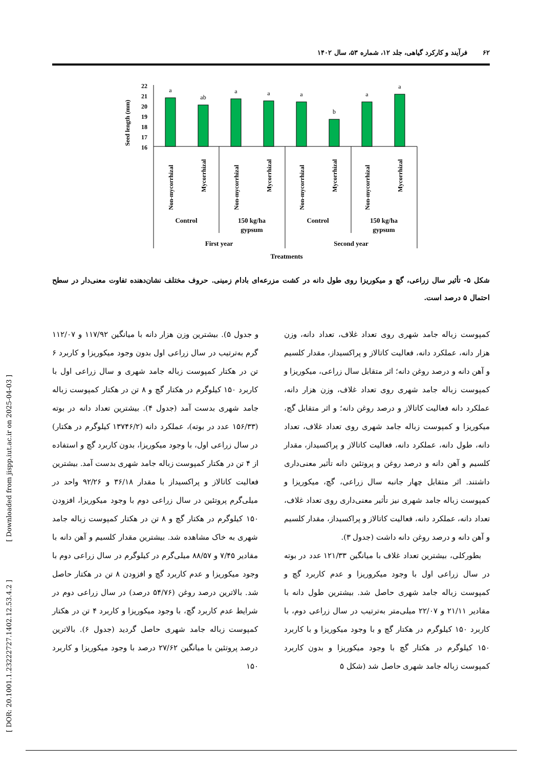۶۲فرآیند و کارکرد گیاهی، جلد ۱۲، شماره ۵۳، سال ۱۴۰۲
Seed length (mm)
22
21
20
19
18
17
16
a
ab
a
a
a
b
a
a
Non-mycorrhizal
Mycorrhizal
Non-mycorrhizal
Mycorrhizal
Non-mycorrhizal
Mycorrhizal
Non-mycorrhizal
Mycorrhizal
Control
150 kg/ha
gypsum
Control
150 kg/ha
gypsum
First year
Second year
Treatments
شکل ۵- تأثیر سال زراعی، گچ و میکوریزا روی طول دانه در کشت مزرعه‌ای بادام زمینی. حروف مختلف نشان‌دهنده تفاوت معنی‌دار در سطح احتمال ۵ درصد است.
کمپوست زباله جامد شهری روی تعداد غلاف، تعداد دانه، وزن هزار دانه، عملکرد دانه، فعالیت کاتالاز و پراکسیداز، مقدار کلسیم و آهن دانه و درصد روغن دانه؛ اثر متقابل سال زراعی، میکوریزا و کمپوست زباله جامد شهری روی تعداد غلاف، وزن هزار دانه، عملکرد دانه فعالیت کاتالاز و درصد روغن دانه؛ و اثر متقابل گچ، میکوریزا و کمپوست زباله جامد شهری روی تعداد غلاف، تعداد دانه، طول دانه، عملکرد دانه، فعالیت کاتالاز و پراکسیداز، مقدار کلسیم و آهن دانه و درصد روغن و پروتئین دانه تأثیر معنی‌داری داشتند. اثر متقابل چهار جانبه سال زراعی، گچ، میکوریزا و کمپوست زباله جامد شهری نیز تأثیر معنی‌داری روی تعداد غلاف، تعداد دانه، عملکرد دانه، فعالیت کاتالاز و پراکسیداز، مقدار کلسیم و آهن دانه و درصد روغن دانه داشت (جدول ۳).
بطورکلی، بیشترین تعداد غلاف با میانگین ۱۲۱/۳۳ عدد در بوته در سال زراعی اول با وجود میکروریزا و عدم کاربرد گچ و کمپوست زباله جامد شهری حاصل شد. بیشترین طول دانه با مقادیر ۲۱/۱۱ و ۲۲/۰۷ میلی‌متر به‌ترتیب در سال زراعی دوم، با کاربرد ۱۵۰ کیلوگرم در هکتار گچ و با وجود میکوریزا و با کاربرد ۱۵۰ کیلوگرم در هکتار گچ با وجود میکوریزا و بدون کاربرد کمپوست زباله جامد شهری حاصل شد (شکل ۵
و جدول ۵). بیشترین وزن هزار دانه با میانگین ۱۱۷/۹۲ و ۱۱۲/۰۷ گرم به‌ترتیب در سال زراعی اول بدون وجود میکوریزا و کاربرد ۶ تن در هکتار کمپوست زباله جامد شهری و سال زراعی اول با کاربرد ۱۵۰ کیلوگرم در هکتار گچ و ۸ تن در هکتار کمپوست زباله جامد شهری بدست آمد (جدول ۴). بیشترین تعداد دانه در بوته (۱۵۶/۳۳ عدد در بوته)، عملکرد دانه (۱۳۷۴۶/۲ کیلوگرم در هکتار) در سال زراعی اول، با وجود میکوریزا، بدون کاربرد گچ و استفاده از ۴ تن در هکتار کمپوست زباله جامد شهری بدست آمد. بیشترین فعالیت کاتالاز و پراکسیداز با مقدار ۳۶/۱۸ و ۹۲/۲۶ واحد در میلی‌گرم پروتئین در سال زراعی دوم با وجود میکوریزا، افزودن ۱۵۰ کیلوگرم در هکتار گچ و ۸ تن در هکتار کمپوست زباله جامد شهری به خاک مشاهده شد. بیشترین مقدار کلسیم و آهن دانه با مقادیر ۷/۴۵ و ۸۸/۵۷ میلی‌گرم در کیلوگرم در سال زراعی دوم با وجود میکوریزا و عدم کاربرد گچ و افزودن ۸ تن در هکتار حاصل شد. بالاترین درصد روغن (۵۴/۷۶ درصد) در سال زراعی دوم در شرایط عدم کاربرد گچ، با وجود میکوریزا و کاربرد ۴ تن در هکتار کمپوست زباله جامد شهری حاصل گردید (جدول ۶). بالاترین درصد پروتئین با میانگین ۲۷/۶۲ درصد با وجود میکوریزا و کاربرد ۱۵۰
[ DOR: 20.1001.1.23222727.1402.12.53.4.2 ] [ Downloaded from jispp.iut.ac.ir on 2025-04-03 ]